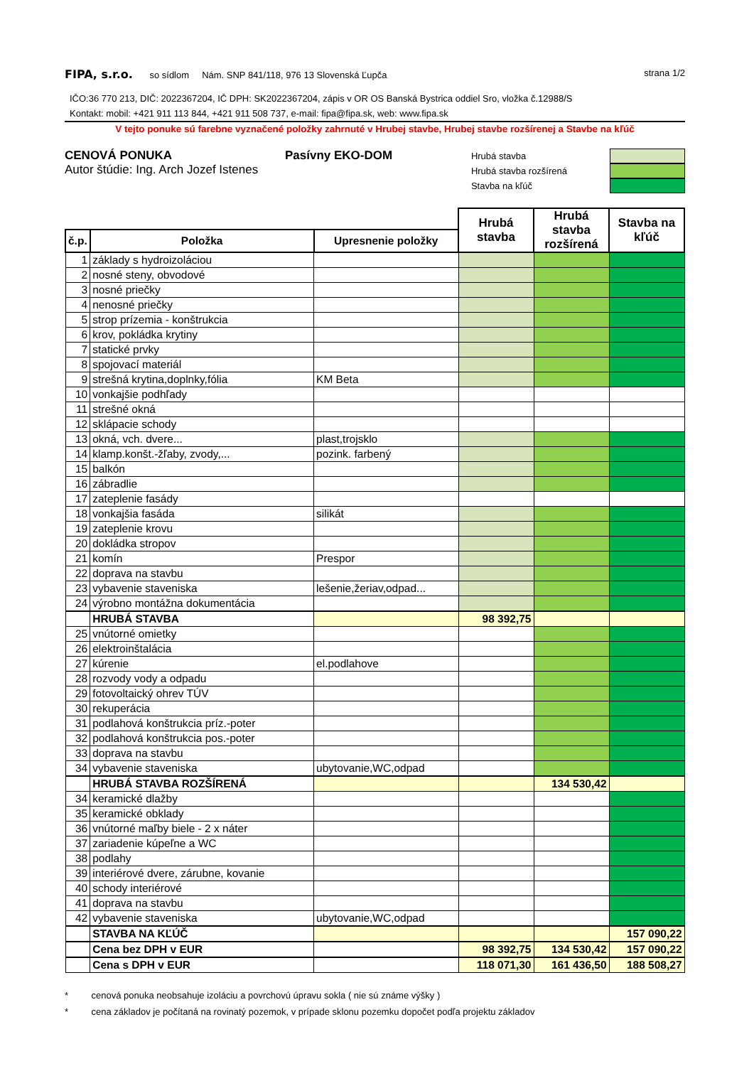FIPA, s.r.o. so sídlom Nám. SNP 841/118, 976 13 Slovenská Ľupča
strana 1/2
IČO:36 770 213, DIČ: 2022367204, IČ DPH: SK2022367204, zápis v OR OS Banská Bystrica oddiel Sro, vložka č.12988/S
Kontakt: mobil: +421 911 113 844, +421 911 508 737, e-mail: fipa@fipa.sk, web: www.fipa.sk
V tejto ponuke sú farebne vyznačené položky zahrnuté v Hrubej stavbe, Hrubej stavbe rozšírenej a Stavbe na kľúč
CENOVÁ PONUKA
Autor štúdie: Ing. Arch Jozef Istenes
Pasívny EKO-DOM
Hrubá stavba
Hrubá stavba rozšírená
Stavba na kľúč
| | | | Hrubá stavba | Hrubá stavba rozšírená | Stavba na kľúč |
| --- | --- | --- | --- | --- | --- |
| č.p. | Položka | Upresnenie položky | | | |
| 1 | základy s hydroizoláciou | | | | |
| 2 | nosné steny, obvodové | | | | |
| 3 | nosné priečky | | | | |
| 4 | nenosné priečky | | | | |
| 5 | strop prízemia - konštrukcia | | | | |
| 6 | krov, pokládka krytiny | | | | |
| 7 | statické prvky | | | | |
| 8 | spojovací materiál | | | | |
| 9 | strešná krytina,doplnky,fólia | KM Beta | | | |
| 10 | vonkajšie podhľady | | | | |
| 11 | strešné okná | | | | |
| 12 | sklápacie schody | | | | |
| 13 | okná, vch. dvere... | plast,trojsklo | | | |
| 14 | klamp.konšt.-žľaby, zvody,... | pozink. farbený | | | |
| 15 | balkón | | | | |
| 16 | zábradlie | | | | |
| 17 | zateplenie fasády | | | | |
| 18 | vonkajšia fasáda | silikát | | | |
| 19 | zateplenie krovu | | | | |
| 20 | dokládka stropov | | | | |
| 21 | komín | Prespor | | | |
| 22 | doprava na stavbu | | | | |
| 23 | vybavenie staveniska | lešenie,žeriav,odpad... | | | |
| 24 | výrobno montážna dokumentácia | | | | |
| | HRUBÁ STAVBA | | 98 392,75 | | |
| 25 | vnútorné omietky | | | | |
| 26 | elektroinštalácia | | | | |
| 27 | kúrenie | el.podlahove | | | |
| 28 | rozvody vody a odpadu | | | | |
| 29 | fotovoltaický ohrev TÚV | | | | |
| 30 | rekuperácia | | | | |
| 31 | podlahová konštrukcia príz.-poter | | | | |
| 32 | podlahová konštrukcia pos.-poter | | | | |
| 33 | doprava na stavbu | | | | |
| 34 | vybavenie staveniska | ubytovanie,WC,odpad | | | |
| | HRUBÁ STAVBA ROZŠÍRENÁ | | | 134 530,42 | |
| 34 | keramické dlažby | | | | |
| 35 | keramické obklady | | | | |
| 36 | vnútorné maľby biele - 2 x náter | | | | |
| 37 | zariadenie kúpeľne a WC | | | | |
| 38 | podlahy | | | | |
| 39 | interiérové dvere, zárubne, kovanie | | | | |
| 40 | schody interiérové | | | | |
| 41 | doprava na stavbu | | | | |
| 42 | vybavenie staveniska | ubytovanie,WC,odpad | | | |
| | STAVBA NA KĽÚČ | | | | 157 090,22 |
| | Cena bez DPH v EUR | | 98 392,75 | 134 530,42 | 157 090,22 |
| | Cena s DPH v EUR | | 118 071,30 | 161 436,50 | 188 508,27 |
* cenová ponuka neobsahuje izoláciu a povrchovú úpravu sokla ( nie sú známe výšky )
* cena základov je počítaná na rovinatý pozemok, v prípade sklonu pozemku dopočet podľa projektu základov